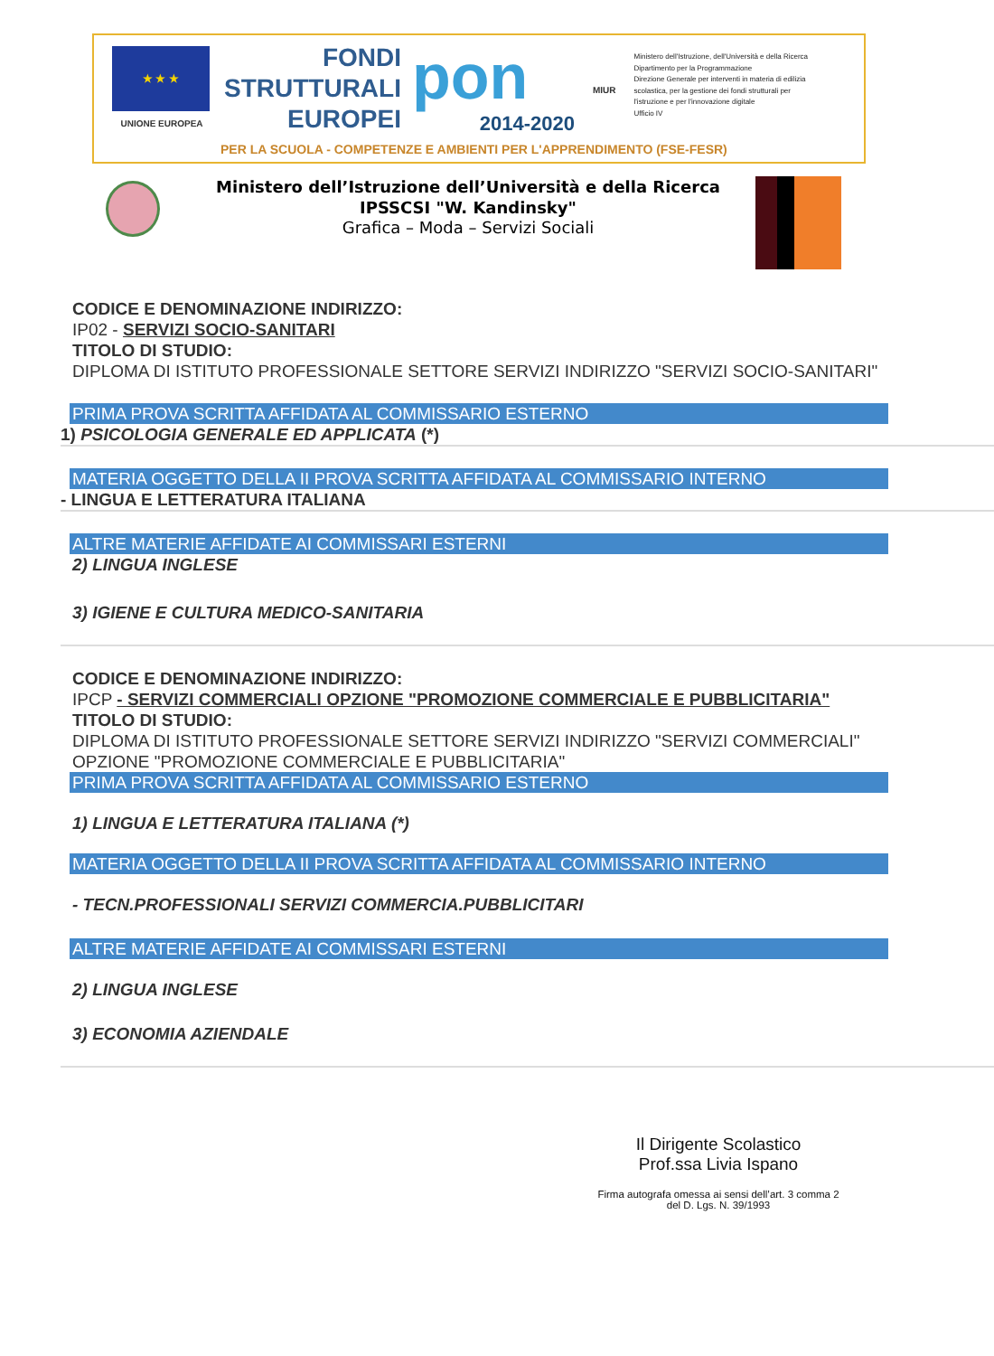★ ★ ★
UNIONE EUROPEA
FONDI
STRUTTURALI
EUROPEI
pon
2014-2020
MIUR
Ministero dell'Istruzione, dell'Università e della Ricerca
Dipartimento per la Programmazione
Direzione Generale per interventi in materia di edilizia
scolastica, per la gestione dei fondi strutturali per
l'istruzione e per l'innovazione digitale
Ufficio IV
PER LA SCUOLA - COMPETENZE E AMBIENTI PER L'APPRENDIMENTO (FSE-FESR)
Ministero dell’Istruzione dell’Università e della Ricerca
IPSSCSI "W. Kandinsky"
Grafica – Moda – Servizi Sociali
CODICE E DENOMINAZIONE INDIRIZZO:
IP02 - SERVIZI SOCIO-SANITARI
TITOLO DI STUDIO:
DIPLOMA DI ISTITUTO PROFESSIONALE SETTORE SERVIZI INDIRIZZO "SERVIZI SOCIO-SANITARI"
PRIMA PROVA SCRITTA AFFIDATA AL COMMISSARIO ESTERNO
1) PSICOLOGIA GENERALE ED APPLICATA (*)
MATERIA OGGETTO DELLA II PROVA SCRITTA AFFIDATA AL COMMISSARIO INTERNO
- LINGUA E LETTERATURA ITALIANA
ALTRE MATERIE AFFIDATE AI COMMISSARI ESTERNI
2) LINGUA INGLESE
3) IGIENE E CULTURA MEDICO-SANITARIA
CODICE E DENOMINAZIONE INDIRIZZO:
IPCP - SERVIZI COMMERCIALI OPZIONE "PROMOZIONE COMMERCIALE E PUBBLICITARIA"
TITOLO DI STUDIO:
DIPLOMA DI ISTITUTO PROFESSIONALE SETTORE SERVIZI INDIRIZZO "SERVIZI COMMERCIALI" OPZIONE "PROMOZIONE COMMERCIALE E PUBBLICITARIA"
PRIMA PROVA SCRITTA AFFIDATA AL COMMISSARIO ESTERNO
1) LINGUA E LETTERATURA ITALIANA (*)
MATERIA OGGETTO DELLA II PROVA SCRITTA AFFIDATA AL COMMISSARIO INTERNO
- TECN.PROFESSIONALI SERVIZI COMMERCIA.PUBBLICITARI
ALTRE MATERIE AFFIDATE AI COMMISSARI ESTERNI
2) LINGUA INGLESE
3) ECONOMIA AZIENDALE
Il Dirigente Scolastico
Prof.ssa Livia Ispano
Firma autografa omessa ai sensi dell’art. 3 comma 2
del D. Lgs. N. 39/1993